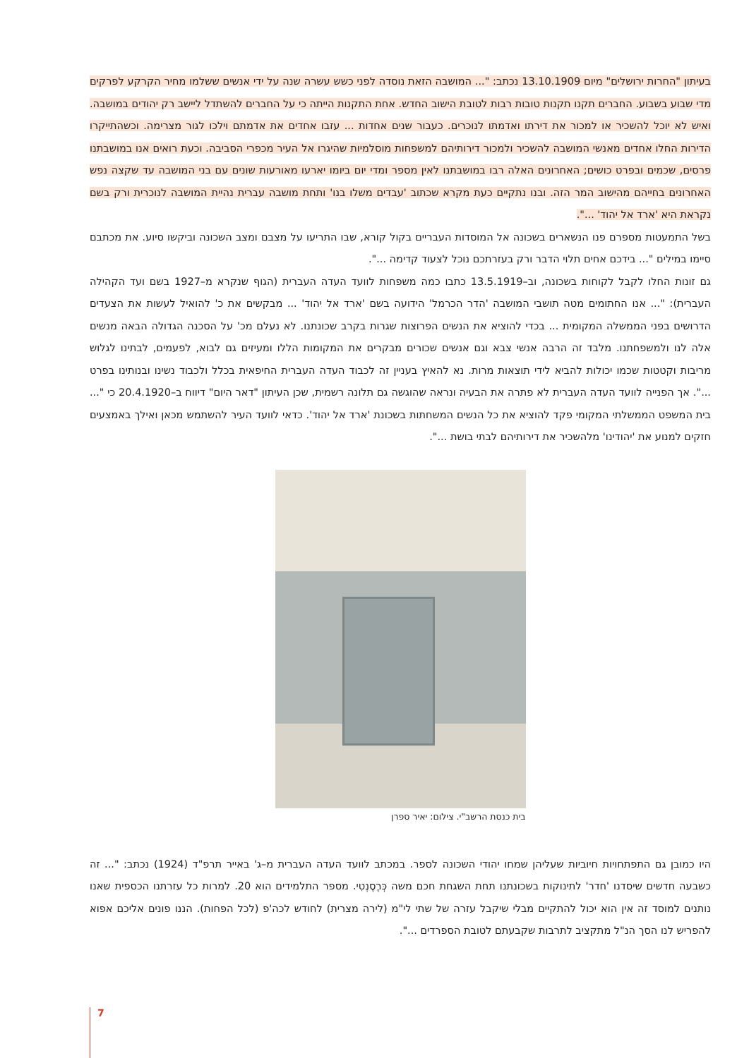בעיתון "החרות ירושלים" מיום 13.10.1909 נכתב: "... המושבה הזאת נוסדה לפני כשש עשרה שנה על ידי אנשים ששלמו מחיר הקרקע לפרקים מדי שבוע בשבוע. החברים תקנו תקנות טובות רבות לטובת הישוב החדש. אחת התקנות הייתה כי על החברים להשתדל ליישב רק יהודים במושבה. ואיש לא יוכל להשכיר או למכור את דירתו ואדמתו לנוכרים. כעבור שנים אחדות ... עזבו אחדים את אדמתם וילכו לגור מצרימה. וכשהתייקרו הדירות החלו אחדים מאנשי המושבה להשכיר ולמכור דירותיהם למשפחות מוסלמיות שהיגרו אל העיר מכפרי הסביבה. וכעת רואים אנו במושבתנו פרסים, שכמים ובפרט כושים; האחרונים האלה רבו במושבתנו לאין מספר ומדי יום ביומו יארעו מאורעות שונים עם בני המושבה עד שקצה נפש האחרונים בחייהם מהישוב המר הזה. ובנו נתקיים כעת מקרא שכתוב 'עבדים משלו בנו' ותחת מושבה עברית נהיית המושבה לנוכרית ורק בשם נקראת היא 'ארד אל יהוד' ...".
בשל התמעטות מספרם פנו הנשארים בשכונה אל המוסדות העבריים בקול קורא, שבו התריעו על מצבם ומצב השכונה וביקשו סיוע. את מכתבם סיימו במילים "... בידכם אחים תלוי הדבר ורק בעזרתכם נוכל לצעוד קדימה ...".
גם זונות החלו לקבל לקוחות בשכונה, וב–13.5.1919 כתבו כמה משפחות לוועד העדה העברית (הגוף שנקרא מ–1927 בשם ועד הקהילה העברית): "... אנו החתומים מטה תושבי המושבה 'הדר הכרמל' הידועה בשם 'ארד אל יהוד' ... מבקשים את כ' להואיל לעשות את הצעדים הדרושים בפני הממשלה המקומית ... בכדי להוציא את הנשים הפרוצות שגרות בקרב שכונתנו. לא נעלם מכ' על הסכנה הגדולה הבאה מנשים אלה לנו ולמשפחתנו. מלבד זה הרבה אנשי צבא וגם אנשים שכורים מבקרים את המקומות הללו ומעיזים גם לבוא, לפעמים, לבתינו לגלוש מריבות וקטטות שכמו יכולות להביא לידי תוצאות מרות. נא להאיץ בעניין זה לכבוד העדה העברית החיפאית בכלל ולכבוד נשינו ובנותינו בפרט ...". אך הפנייה לוועד העדה העברית לא פתרה את הבעיה ונראה שהוגשה גם תלונה רשמית, שכן העיתון "דאר היום" דיווח ב–20.4.1920 כי "... בית המשפט הממשלתי המקומי פקד להוציא את כל הנשים המשחתות בשכונת 'ארד אל יהוד'. כדאי לוועד העיר להשתמש מכאן ואילך באמצעים חזקים למנוע את 'יהודינו' מלהשכיר את דירותיהם לבתי בושת ...".
בית כנסת הרשב"י. צילום: יאיר ספרן
היו כמובן גם התפתחויות חיוביות שעליהן שמחו יהודי השכונה לספר. במכתב לוועד העדה העברית מ–ג' באייר תרפ"ד (1924) נכתב: "... זה כשבעה חדשים שיסדנו 'חדר' לתינוקות בשכונתנו תחת השגחת חכם משה כְּרֶסֶנְטִי. מספר התלמידים הוא 20. למרות כל עזרתנו הכספית שאנו נותנים למוסד זה אין הוא יכול להתקיים מבלי שיקבל עזרה של שתי לי"מ (לירה מצרית) לחודש לכה'פ (לכל הפחות). הננו פונים אליכם אפוא להפריש לנו הסך הנ"ל מתקציב לתרבות שקבעתם לטובת הספרדים ...".
7